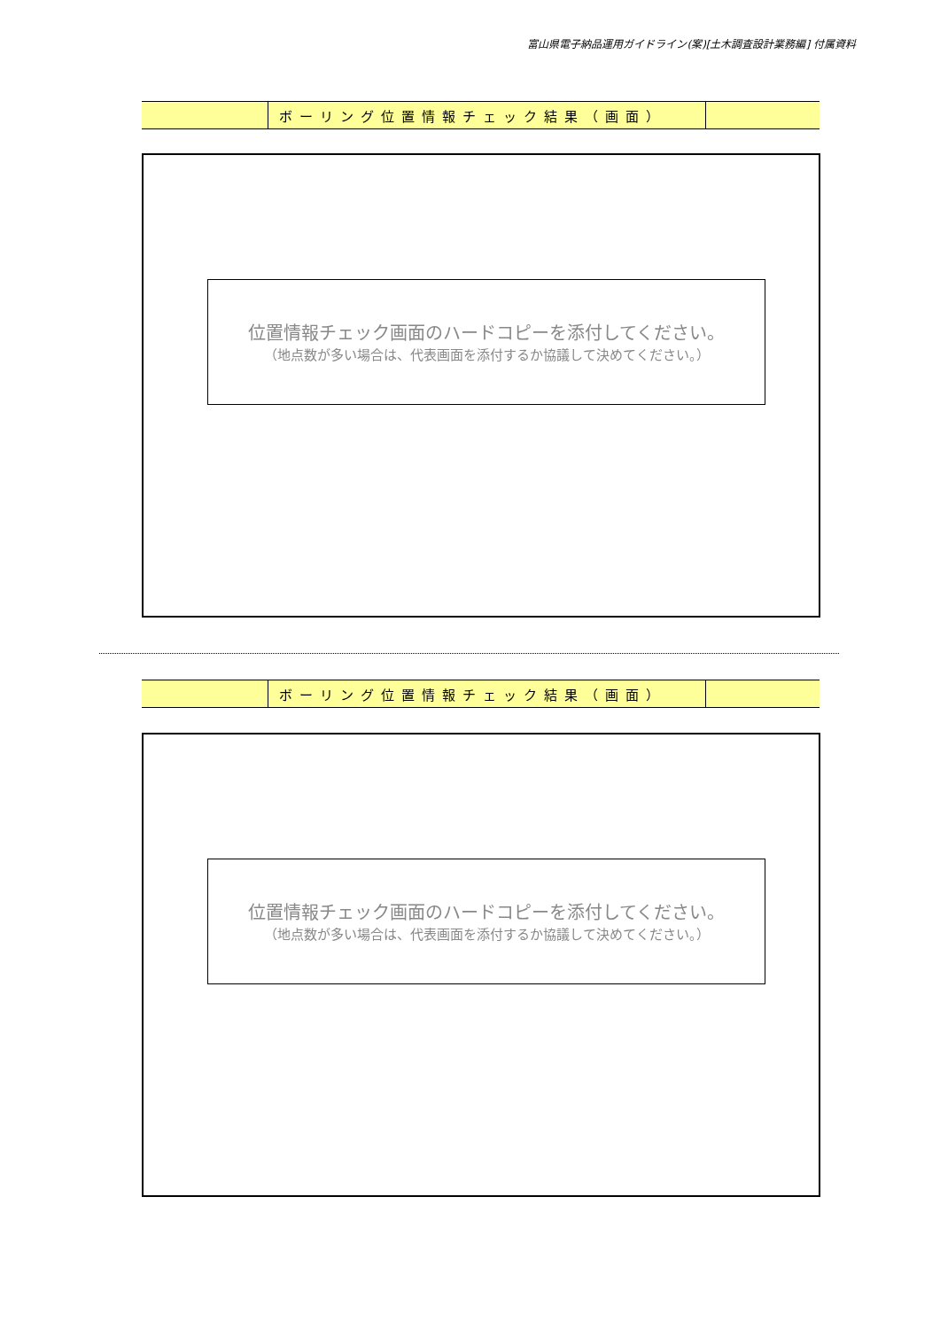富山県電子納品運用ガイドライン(案)[土木調査設計業務編] 付属資料
| | ボーリング位置情報チェック結果（画面） | |
位置情報チェック画面のハードコピーを添付してください。
（地点数が多い場合は、代表画面を添付するか協議して決めてください。）
| | ボーリング位置情報チェック結果（画面） | |
位置情報チェック画面のハードコピーを添付してください。
（地点数が多い場合は、代表画面を添付するか協議して決めてください。）